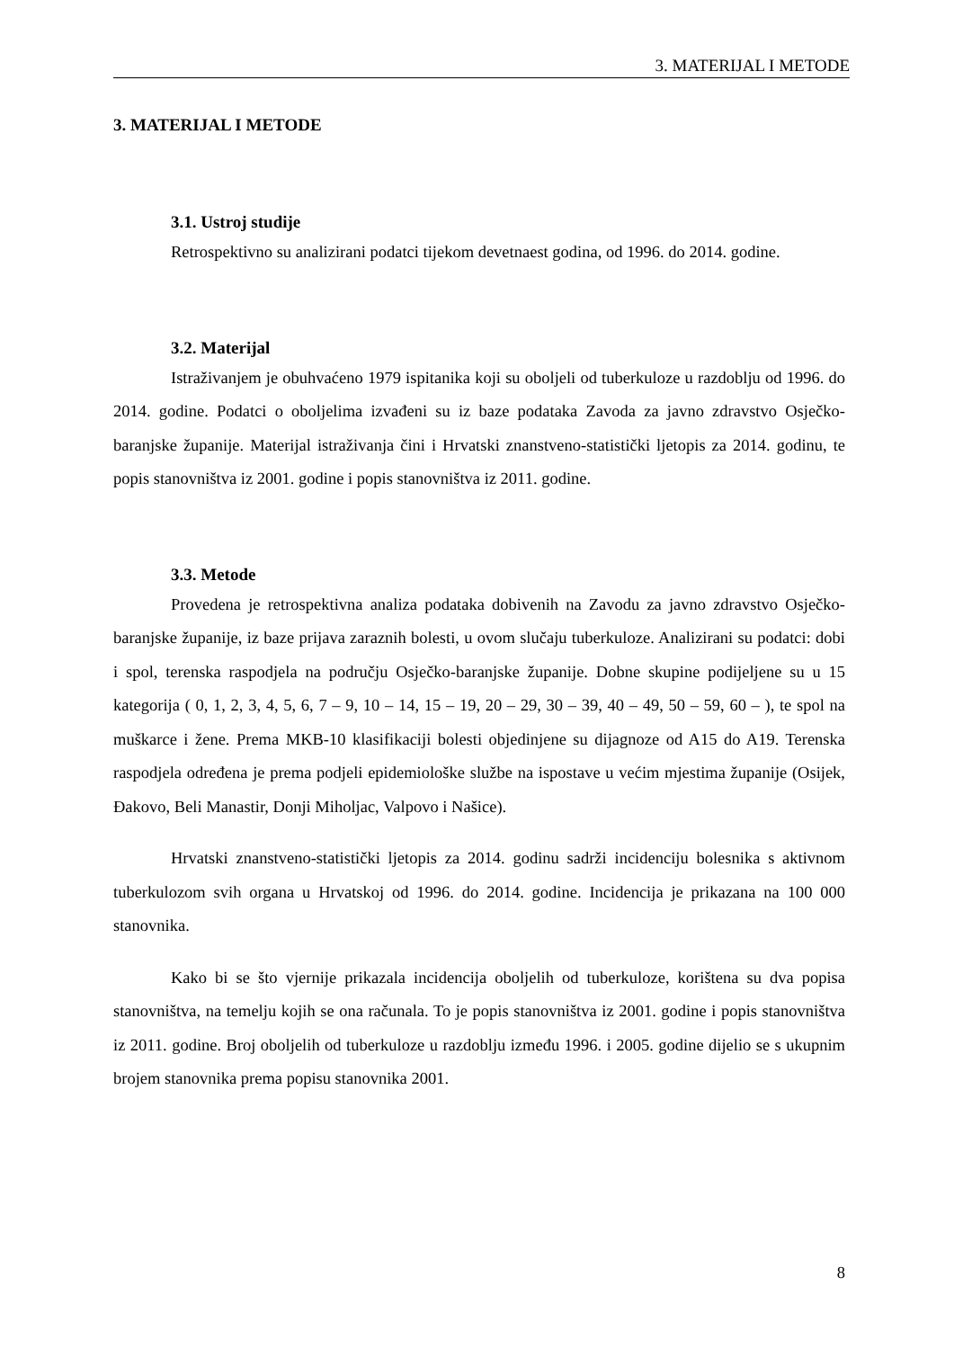3. MATERIJAL I METODE
3. MATERIJAL I METODE
3.1. Ustroj studije
Retrospektivno su analizirani podatci tijekom devetnaest godina, od 1996. do 2014. godine.
3.2. Materijal
Istraživanjem je obuhvaćeno 1979 ispitanika koji su oboljeli od tuberkuloze u razdoblju od 1996. do 2014. godine. Podatci o oboljelima izvađeni su iz baze podataka Zavoda za javno zdravstvo Osječko-baranjske županije. Materijal istraživanja čini i Hrvatski znanstveno-statistički ljetopis za 2014. godinu, te popis stanovništva iz 2001. godine i popis stanovništva iz 2011. godine.
3.3. Metode
Provedena je retrospektivna analiza podataka dobivenih na Zavodu za javno zdravstvo Osječko-baranjske županije, iz baze prijava zaraznih bolesti, u ovom slučaju tuberkuloze. Analizirani su podatci: dobi i spol, terenska raspodjela na području Osječko-baranjske županije. Dobne skupine podijeljene su u 15 kategorija ( 0, 1, 2, 3, 4, 5, 6, 7 – 9, 10 – 14, 15 – 19, 20 – 29, 30 – 39, 40 – 49, 50 – 59, 60 – ), te spol na muškarce i žene. Prema MKB-10 klasifikaciji bolesti objedinjene su dijagnoze od A15 do A19. Terenska raspodjela određena je prema podjeli epidemiološke službe na ispostave u većim mjestima županije (Osijek, Đakovo, Beli Manastir, Donji Miholjac, Valpovo i Našice).
Hrvatski znanstveno-statistički ljetopis za 2014. godinu sadrži incidenciju bolesnika s aktivnom tuberkulozom svih organa u Hrvatskoj od 1996. do 2014. godine. Incidencija je prikazana na 100 000 stanovnika.
Kako bi se što vjernije prikazala incidencija oboljelih od tuberkuloze, korištena su dva popisa stanovništva, na temelju kojih se ona računala. To je popis stanovništva iz 2001. godine i popis stanovništva iz 2011. godine. Broj oboljelih od tuberkuloze u razdoblju između 1996. i 2005. godine dijelio se s ukupnim brojem stanovnika prema popisu stanovnika 2001.
8